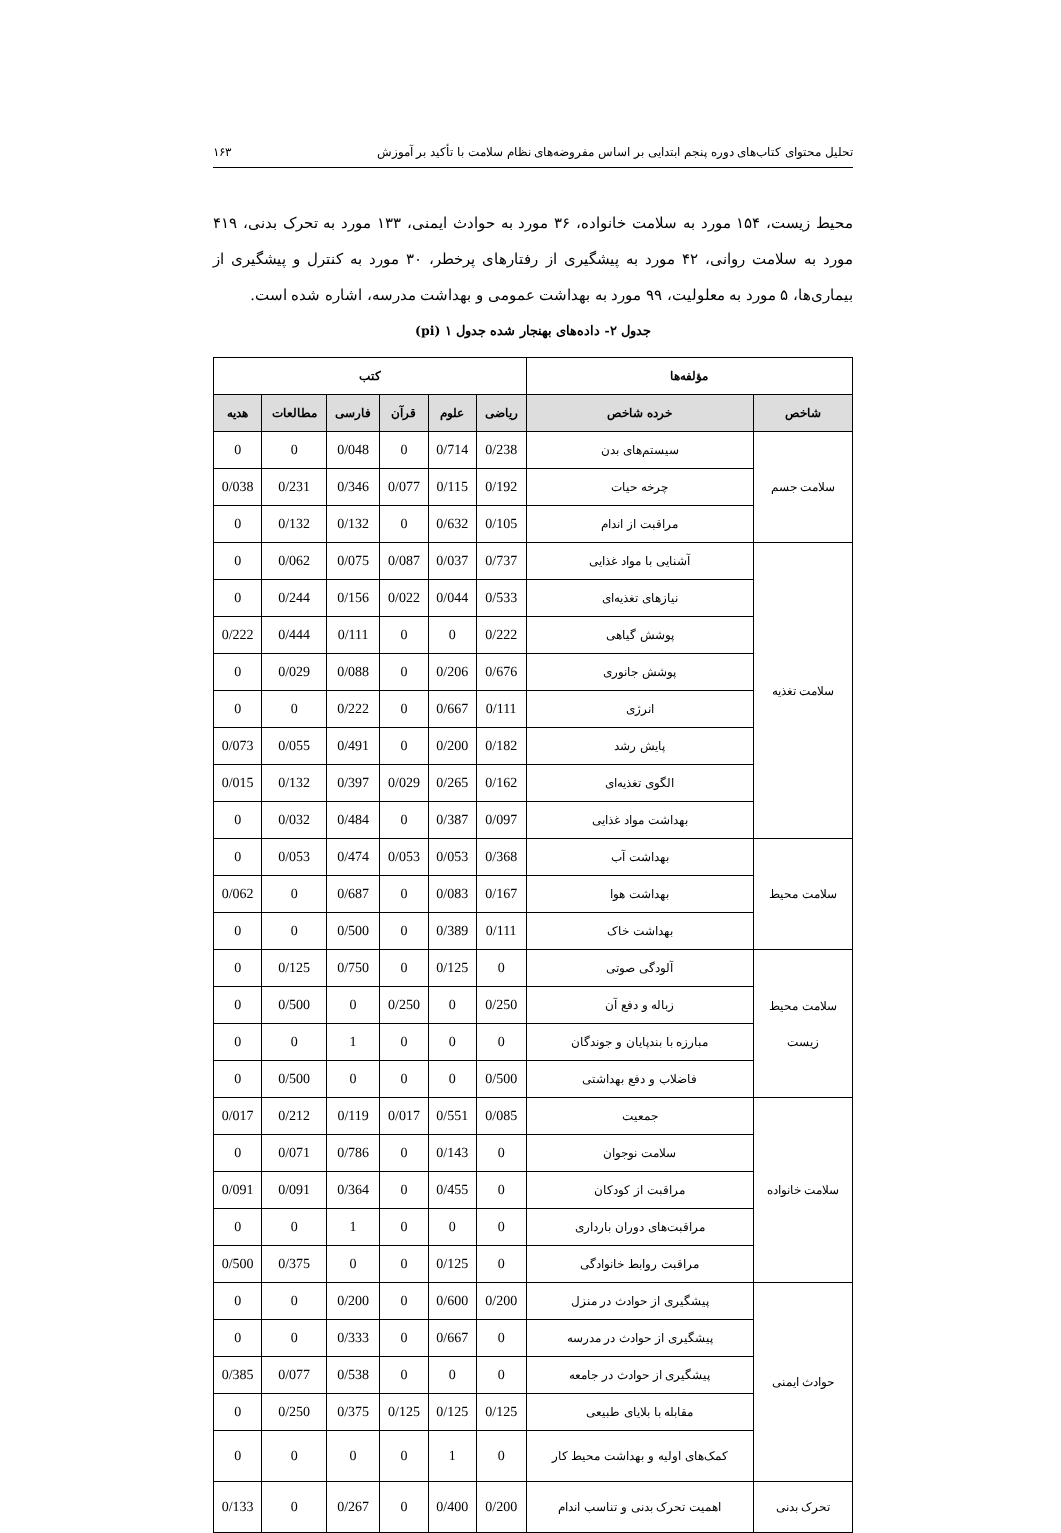تحلیل محتوای کتاب‌های دوره پنجم ابتدایی بر اساس مفروضه‌های نظام سلامت با تأکید بر آموزش ۱۶۳
محیط زیست، ۱۵۴ مورد به سلامت خانواده، ۳۶ مورد به حوادث ایمنی، ۱۳۳ مورد به تحرک بدنی، ۴۱۹ مورد به سلامت روانی، ۴۲ مورد به پیشگیری از رفتارهای پرخطر، ۳۰ مورد به کنترل و پیشگیری از بیماری‌ها، ۵ مورد به معلولیت، ۹۹ مورد به بهداشت عمومی و بهداشت مدرسه، اشاره شده است.
جدول ۲- داده‌های بهنجار شده جدول ۱ (pi)
| مؤلفه‌ها | | کتب | | | | | |
| --- | --- | --- | --- | --- | --- | --- | --- |
| شاخص | خرده شاخص | ریاضی | علوم | قرآن | فارسی | مطالعات | هدیه |
| سلامت جسم | سیستم‌های بدن | 0/238 | 0/714 | 0 | 0/048 | 0 | 0 |
| | چرخه حیات | 0/192 | 0/115 | 0/077 | 0/346 | 0/231 | 0/038 |
| | مراقبت از اندام | 0/105 | 0/632 | 0 | 0/132 | 0/132 | 0 |
| سلامت تغذیه | آشنایی با مواد غذایی | 0/737 | 0/037 | 0/087 | 0/075 | 0/062 | 0 |
| | نیازهای تغذیه‌ای | 0/533 | 0/044 | 0/022 | 0/156 | 0/244 | 0 |
| | پوشش گیاهی | 0/222 | 0 | 0 | 0/111 | 0/444 | 0/222 |
| | پوشش جانوری | 0/676 | 0/206 | 0 | 0/088 | 0/029 | 0 |
| | انرژی | 0/111 | 0/667 | 0 | 0/222 | 0 | 0 |
| | پایش رشد | 0/182 | 0/200 | 0 | 0/491 | 0/055 | 0/073 |
| | الگوی تغذیه‌ای | 0/162 | 0/265 | 0/029 | 0/397 | 0/132 | 0/015 |
| | بهداشت مواد غذایی | 0/097 | 0/387 | 0 | 0/484 | 0/032 | 0 |
| سلامت محیط | بهداشت آب | 0/368 | 0/053 | 0/053 | 0/474 | 0/053 | 0 |
| | بهداشت هوا | 0/167 | 0/083 | 0 | 0/687 | 0 | 0/062 |
| | بهداشت خاک | 0/111 | 0/389 | 0 | 0/500 | 0 | 0 |
| سلامت محیط زیست | آلودگی صوتی | 0 | 0/125 | 0 | 0/750 | 0/125 | 0 |
| | زباله و دفع آن | 0/250 | 0 | 0/250 | 0 | 0/500 | 0 |
| | مبارزه با بندپایان و جوندگان | 0 | 0 | 0 | 1 | 0 | 0 |
| | فاضلاب و دفع بهداشتی | 0/500 | 0 | 0 | 0 | 0/500 | 0 |
| سلامت خانواده | جمعیت | 0/085 | 0/551 | 0/017 | 0/119 | 0/212 | 0/017 |
| | سلامت نوجوان | 0 | 0/143 | 0 | 0/786 | 0/071 | 0 |
| | مراقبت از کودکان | 0 | 0/455 | 0 | 0/364 | 0/091 | 0/091 |
| | مراقبت‌های دوران بارداری | 0 | 0 | 0 | 1 | 0 | 0 |
| | مراقبت روابط خانوادگی | 0 | 0/125 | 0 | 0 | 0/375 | 0/500 |
| حوادث ایمنی | پیشگیری از حوادث در منزل | 0/200 | 0/600 | 0 | 0/200 | 0 | 0 |
| | پیشگیری از حوادث در مدرسه | 0 | 0/667 | 0 | 0/333 | 0 | 0 |
| | پیشگیری از حوادث در جامعه | 0 | 0 | 0 | 0/538 | 0/077 | 0/385 |
| | مقابله با بلایای طبیعی | 0/125 | 0/125 | 0/125 | 0/375 | 0/250 | 0 |
| | کمک‌های اولیه و بهداشت محیط کار | 0 | 1 | 0 | 0 | 0 | 0 |
| تحرک بدنی | اهمیت تحرک بدنی و تناسب اندام | 0/200 | 0/400 | 0 | 0/267 | 0 | 0/133 |